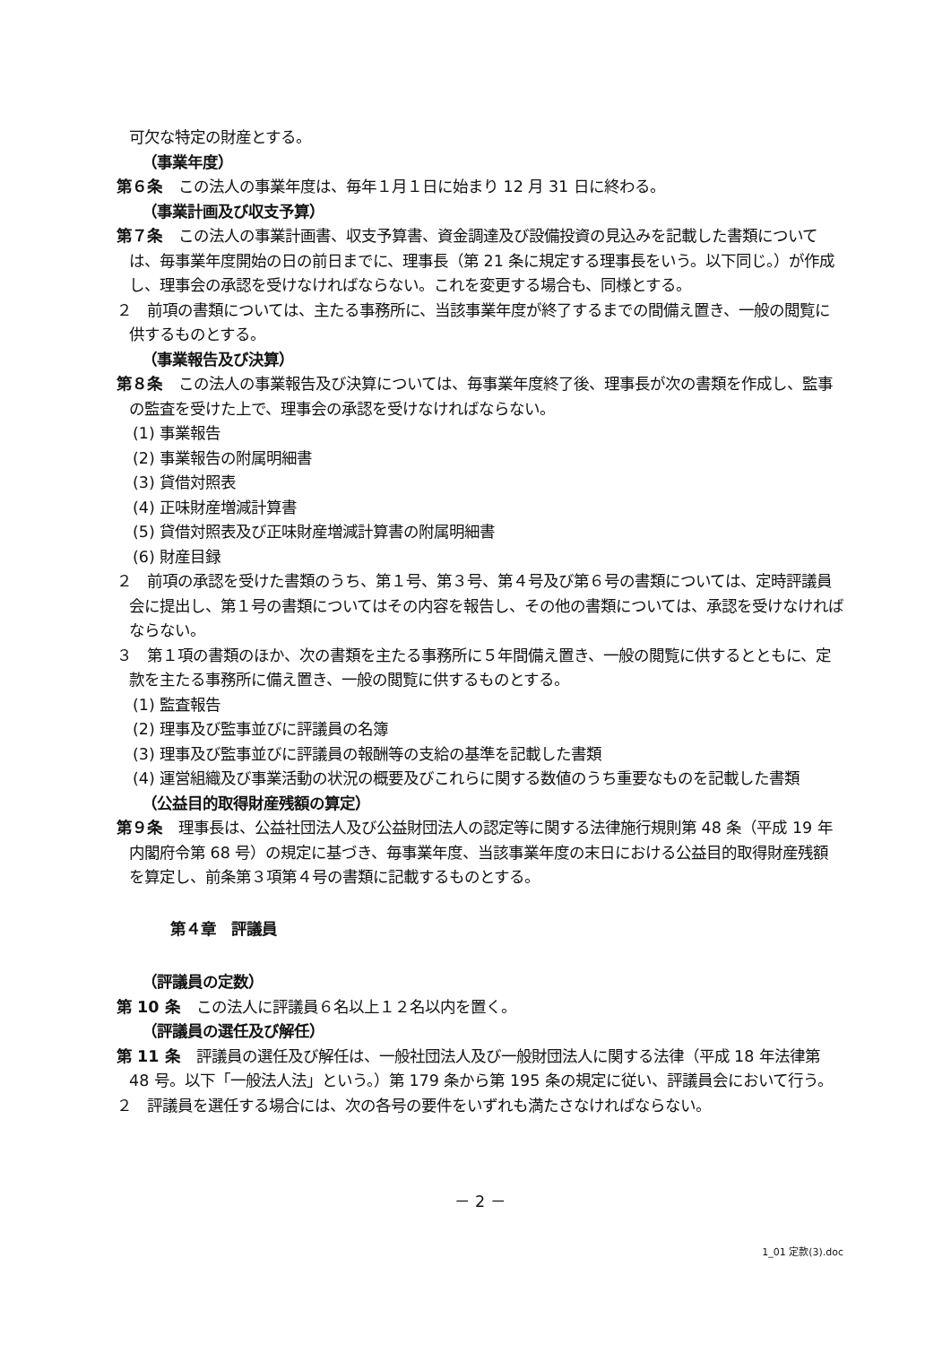可欠な特定の財産とする。
（事業年度）
第６条 この法人の事業年度は、毎年１月１日に始まり 12 月 31 日に終わる。
（事業計画及び収支予算）
第７条 この法人の事業計画書、収支予算書、資金調達及び設備投資の見込みを記載した書類については、毎事業年度開始の日の前日までに、理事長（第 21 条に規定する理事長をいう。以下同じ。）が作成し、理事会の承認を受けなければならない。これを変更する場合も、同様とする。
２　前項の書類については、主たる事務所に、当該事業年度が終了するまでの間備え置き、一般の閲覧に供するものとする。
（事業報告及び決算）
第８条 この法人の事業報告及び決算については、毎事業年度終了後、理事長が次の書類を作成し、監事の監査を受けた上で、理事会の承認を受けなければならない。
(1) 事業報告
(2) 事業報告の附属明細書
(3) 貸借対照表
(4) 正味財産増減計算書
(5) 貸借対照表及び正味財産増減計算書の附属明細書
(6) 財産目録
２　前項の承認を受けた書類のうち、第１号、第３号、第４号及び第６号の書類については、定時評議員会に提出し、第１号の書類についてはその内容を報告し、その他の書類については、承認を受けなければならない。
３　第１項の書類のほか、次の書類を主たる事務所に５年間備え置き、一般の閲覧に供するとともに、定款を主たる事務所に備え置き、一般の閲覧に供するものとする。
(1) 監査報告
(2) 理事及び監事並びに評議員の名簿
(3) 理事及び監事並びに評議員の報酬等の支給の基準を記載した書類
(4) 運営組織及び事業活動の状況の概要及びこれらに関する数値のうち重要なものを記載した書類
（公益目的取得財産残額の算定）
第９条 理事長は、公益社団法人及び公益財団法人の認定等に関する法律施行規則第 48 条（平成 19 年内閣府令第 68 号）の規定に基づき、毎事業年度、当該事業年度の末日における公益目的取得財産残額を算定し、前条第３項第４号の書類に記載するものとする。
第４章　評議員
（評議員の定数）
第 10 条 この法人に評議員６名以上１２名以内を置く。
（評議員の選任及び解任）
第 11 条 評議員の選任及び解任は、一般社団法人及び一般財団法人に関する法律（平成 18 年法律第 48 号。以下「一般法人法」という。）第 179 条から第 195 条の規定に従い、評議員会において行う。
２　評議員を選任する場合には、次の各号の要件をいずれも満たさなければならない。
－ 2 －
1_01 定款(3).doc